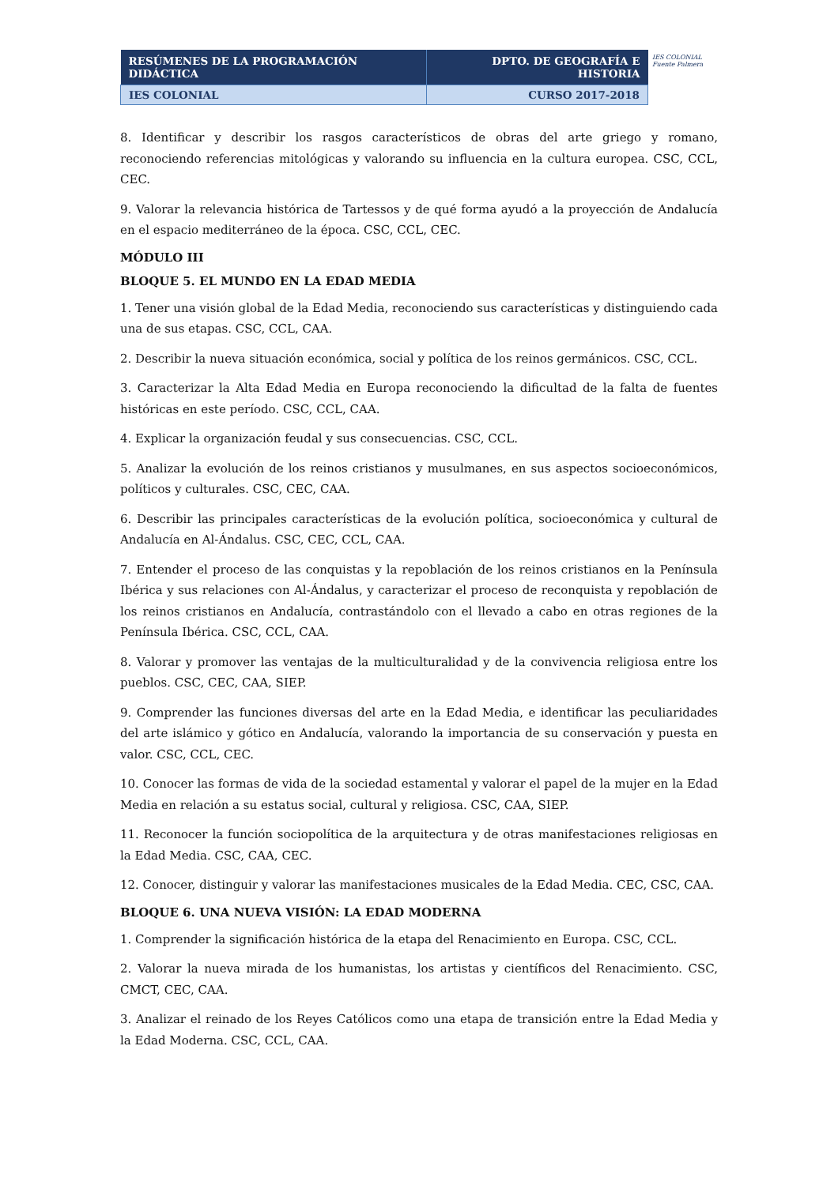| RESÚMENES DE LA PROGRAMACIÓN DIDÁCTICA | DPTO. DE GEOGRAFÍA E HISTORIA |
| IES COLONIAL | CURSO 2017-2018 |
IES COLONIAL
Fuente Palmera
8. Identificar y describir los rasgos característicos de obras del arte griego y romano, reconociendo referencias mitológicas y valorando su influencia en la cultura europea. CSC, CCL, CEC.
9. Valorar la relevancia histórica de Tartessos y de qué forma ayudó a la proyección de Andalucía en el espacio mediterráneo de la época. CSC, CCL, CEC.
MÓDULO III
BLOQUE 5. EL MUNDO EN LA EDAD MEDIA
1. Tener una visión global de la Edad Media, reconociendo sus características y distinguiendo cada una de sus etapas. CSC, CCL, CAA.
2. Describir la nueva situación económica, social y política de los reinos germánicos. CSC, CCL.
3. Caracterizar la Alta Edad Media en Europa reconociendo la dificultad de la falta de fuentes históricas en este período. CSC, CCL, CAA.
4. Explicar la organización feudal y sus consecuencias. CSC, CCL.
5. Analizar la evolución de los reinos cristianos y musulmanes, en sus aspectos socioeconómicos, políticos y culturales. CSC, CEC, CAA.
6. Describir las principales características de la evolución política, socioeconómica y cultural de Andalucía en Al-Ándalus. CSC, CEC, CCL, CAA.
7. Entender el proceso de las conquistas y la repoblación de los reinos cristianos en la Península Ibérica y sus relaciones con Al-Ándalus, y caracterizar el proceso de reconquista y repoblación de los reinos cristianos en Andalucía, contrastándolo con el llevado a cabo en otras regiones de la Península Ibérica. CSC, CCL, CAA.
8. Valorar y promover las ventajas de la multiculturalidad y de la convivencia religiosa entre los pueblos. CSC, CEC, CAA, SIEP.
9. Comprender las funciones diversas del arte en la Edad Media, e identificar las peculiaridades del arte islámico y gótico en Andalucía, valorando la importancia de su conservación y puesta en valor. CSC, CCL, CEC.
10. Conocer las formas de vida de la sociedad estamental y valorar el papel de la mujer en la Edad Media en relación a su estatus social, cultural y religiosa. CSC, CAA, SIEP.
11. Reconocer la función sociopolítica de la arquitectura y de otras manifestaciones religiosas en la Edad Media. CSC, CAA, CEC.
12. Conocer, distinguir y valorar las manifestaciones musicales de la Edad Media. CEC, CSC, CAA.
BLOQUE 6. UNA NUEVA VISIÓN: LA EDAD MODERNA
1. Comprender la significación histórica de la etapa del Renacimiento en Europa. CSC, CCL.
2. Valorar la nueva mirada de los humanistas, los artistas y científicos del Renacimiento. CSC, CMCT, CEC, CAA.
3. Analizar el reinado de los Reyes Católicos como una etapa de transición entre la Edad Media y la Edad Moderna. CSC, CCL, CAA.